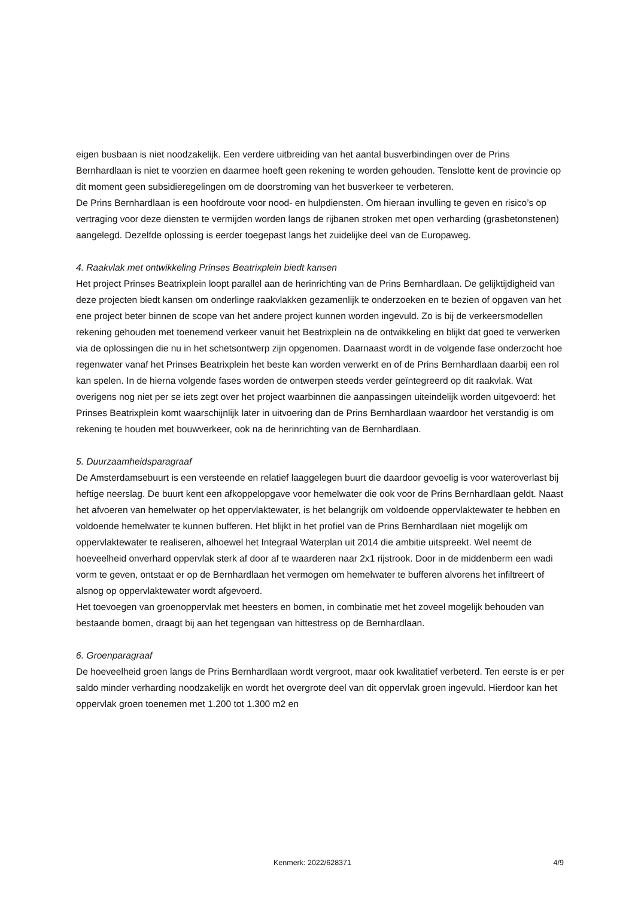eigen busbaan is niet noodzakelijk. Een verdere uitbreiding van het aantal busverbindingen over de Prins Bernhardlaan is niet te voorzien en daarmee hoeft geen rekening te worden gehouden. Tenslotte kent de provincie op dit moment geen subsidieregelingen om de doorstroming van het busverkeer te verbeteren.
De Prins Bernhardlaan is een hoofdroute voor nood- en hulpdiensten. Om hieraan invulling te geven en risico’s op vertraging voor deze diensten te vermijden worden langs de rijbanen stroken met open verharding (grasbetonstenen) aangelegd. Dezelfde oplossing is eerder toegepast langs het zuidelijke deel van de Europaweg.
4. Raakvlak met ontwikkeling Prinses Beatrixplein biedt kansen
Het project Prinses Beatrixplein loopt parallel aan de herinrichting van de Prins Bernhardlaan. De gelijktijdigheid van deze projecten biedt kansen om onderlinge raakvlakken gezamenlijk te onderzoeken en te bezien of opgaven van het ene project beter binnen de scope van het andere project kunnen worden ingevuld. Zo is bij de verkeersmodellen rekening gehouden met toenemend verkeer vanuit het Beatrixplein na de ontwikkeling en blijkt dat goed te verwerken via de oplossingen die nu in het schetsontwerp zijn opgenomen. Daarnaast wordt in de volgende fase onderzocht hoe regenwater vanaf het Prinses Beatrixplein het beste kan worden verwerkt en of de Prins Bernhardlaan daarbij een rol kan spelen. In de hierna volgende fases worden de ontwerpen steeds verder geïntegreerd op dit raakvlak. Wat overigens nog niet per se iets zegt over het project waarbinnen die aanpassingen uiteindelijk worden uitgevoerd: het Prinses Beatrixplein komt waarschijnlijk later in uitvoering dan de Prins Bernhardlaan waardoor het verstandig is om rekening te houden met bouwverkeer, ook na de herinrichting van de Bernhardlaan.
5. Duurzaamheidsparagraaf
De Amsterdamsebuurt is een versteende en relatief laaggelegen buurt die daardoor gevoelig is voor wateroverlast bij heftige neerslag. De buurt kent een afkoppelopgave voor hemelwater die ook voor de Prins Bernhardlaan geldt. Naast het afvoeren van hemelwater op het oppervlaktewater, is het belangrijk om voldoende oppervlaktewater te hebben en voldoende hemelwater te kunnen bufferen. Het blijkt in het profiel van de Prins Bernhardlaan niet mogelijk om oppervlaktewater te realiseren, alhoewel het Integraal Waterplan uit 2014 die ambitie uitspreekt. Wel neemt de hoeveelheid onverhard oppervlak sterk af door af te waarderen naar 2x1 rijstrook. Door in de middenberm een wadi vorm te geven, ontstaat er op de Bernhardlaan het vermogen om hemelwater te bufferen alvorens het infiltreert of alsnog op oppervlaktewater wordt afgevoerd.
Het toevoegen van groenoppervlak met heesters en bomen, in combinatie met het zoveel mogelijk behouden van bestaande bomen, draagt bij aan het tegengaan van hittestress op de Bernhardlaan.
6. Groenparagraaf
De hoeveelheid groen langs de Prins Bernhardlaan wordt vergroot, maar ook kwalitatief verbeterd. Ten eerste is er per saldo minder verharding noodzakelijk en wordt het overgrote deel van dit oppervlak groen ingevuld. Hierdoor kan het oppervlak groen toenemen met 1.200 tot 1.300 m2 en
Kenmerk: 2022/628371 4/9